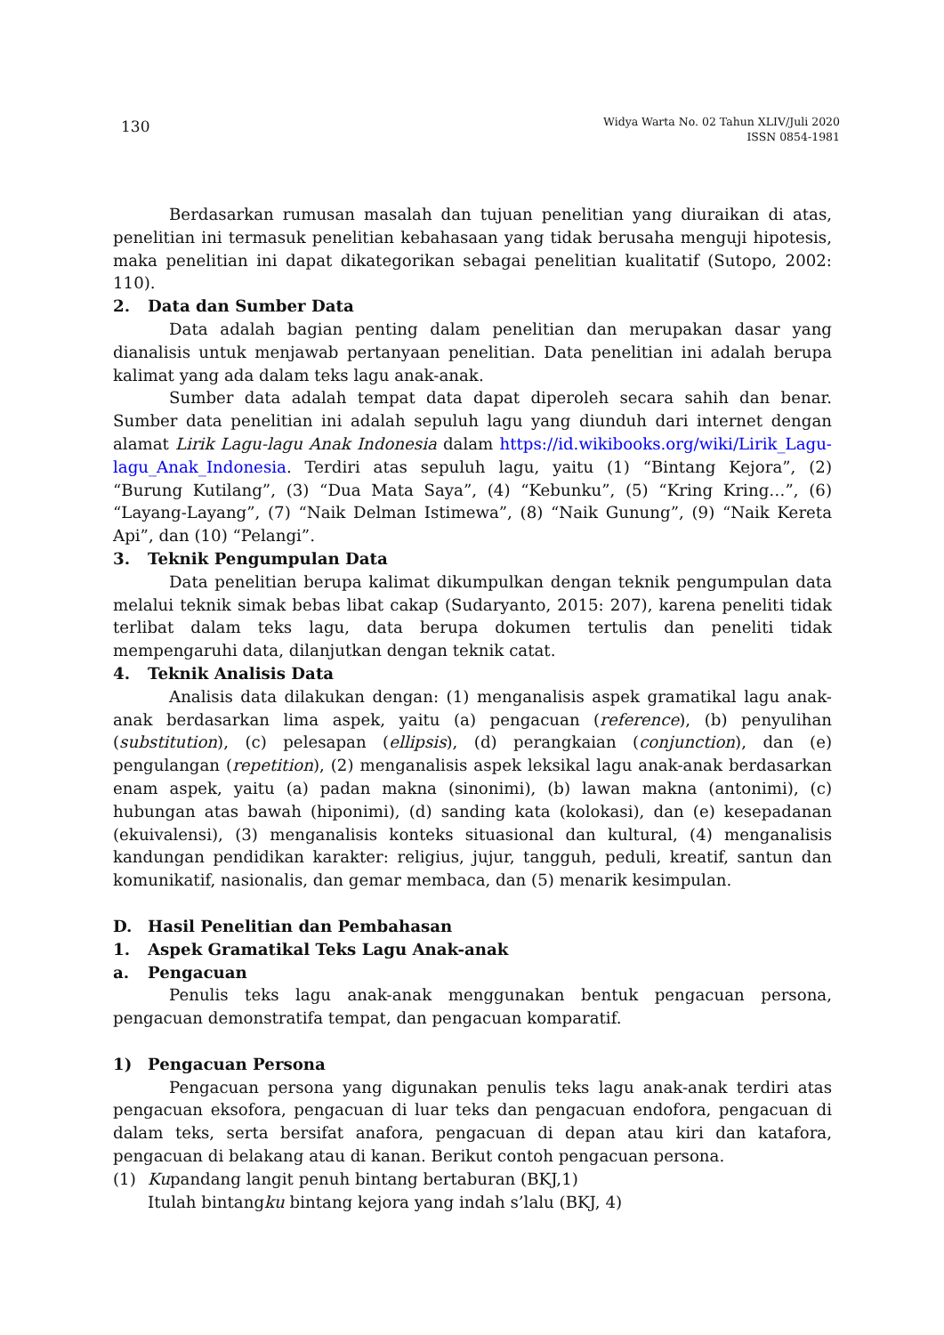130
Widya Warta No. 02 Tahun XLIV/Juli 2020
ISSN 0854-1981
Berdasarkan rumusan masalah dan tujuan penelitian yang diuraikan di atas, penelitian ini termasuk penelitian kebahasaan yang tidak berusaha menguji hipotesis, maka penelitian ini dapat dikategorikan sebagai penelitian kualitatif (Sutopo, 2002: 110).
2. Data dan Sumber Data
Data adalah bagian penting dalam penelitian dan merupakan dasar yang dianalisis untuk menjawab pertanyaan penelitian. Data penelitian ini adalah berupa kalimat yang ada dalam teks lagu anak-anak.
Sumber data adalah tempat data dapat diperoleh secara sahih dan benar. Sumber data penelitian ini adalah sepuluh lagu yang diunduh dari internet dengan alamat Lirik Lagu-lagu Anak Indonesia dalam https://id.wikibooks.org/wiki/Lirik_Lagu-lagu_Anak_Indonesia. Terdiri atas sepuluh lagu, yaitu (1) “Bintang Kejora”, (2) “Burung Kutilang”, (3) “Dua Mata Saya”, (4) “Kebunku”, (5) “Kring Kring…”, (6) “Layang-Layang”, (7) “Naik Delman Istimewa”, (8) “Naik Gunung”, (9) “Naik Kereta Api”, dan (10) “Pelangi”.
3. Teknik Pengumpulan Data
Data penelitian berupa kalimat dikumpulkan dengan teknik pengumpulan data melalui teknik simak bebas libat cakap (Sudaryanto, 2015: 207), karena peneliti tidak terlibat dalam teks lagu, data berupa dokumen tertulis dan peneliti tidak mempengaruhi data, dilanjutkan dengan teknik catat.
4. Teknik Analisis Data
Analisis data dilakukan dengan: (1) menganalisis aspek gramatikal lagu anak-anak berdasarkan lima aspek, yaitu (a) pengacuan (reference), (b) penyulihan (substitution), (c) pelesapan (ellipsis), (d) perangkaian (conjunction), dan (e) pengulangan (repetition), (2) menganalisis aspek leksikal lagu anak-anak berdasarkan enam aspek, yaitu (a) padan makna (sinonimi), (b) lawan makna (antonimi), (c) hubungan atas bawah (hiponimi), (d) sanding kata (kolokasi), dan (e) kesepadanan (ekuivalensi), (3) menganalisis konteks situasional dan kultural, (4) menganalisis kandungan pendidikan karakter: religius, jujur, tangguh, peduli, kreatif, santun dan komunikatif, nasionalis, dan gemar membaca, dan (5) menarik kesimpulan.
D. Hasil Penelitian dan Pembahasan
1. Aspek Gramatikal Teks Lagu Anak-anak
a. Pengacuan
Penulis teks lagu anak-anak menggunakan bentuk pengacuan persona, pengacuan demonstratifa tempat, dan pengacuan komparatif.
1) Pengacuan Persona
Pengacuan persona yang digunakan penulis teks lagu anak-anak terdiri atas pengacuan eksofora, pengacuan di luar teks dan pengacuan endofora, pengacuan di dalam teks, serta bersifat anafora, pengacuan di depan atau kiri dan katafora, pengacuan di belakang atau di kanan. Berikut contoh pengacuan persona.
(1) Kupandang langit penuh bintang bertaburan (BKJ,1)
Itulah bintangku bintang kejora yang indah s’lalu (BKJ, 4)